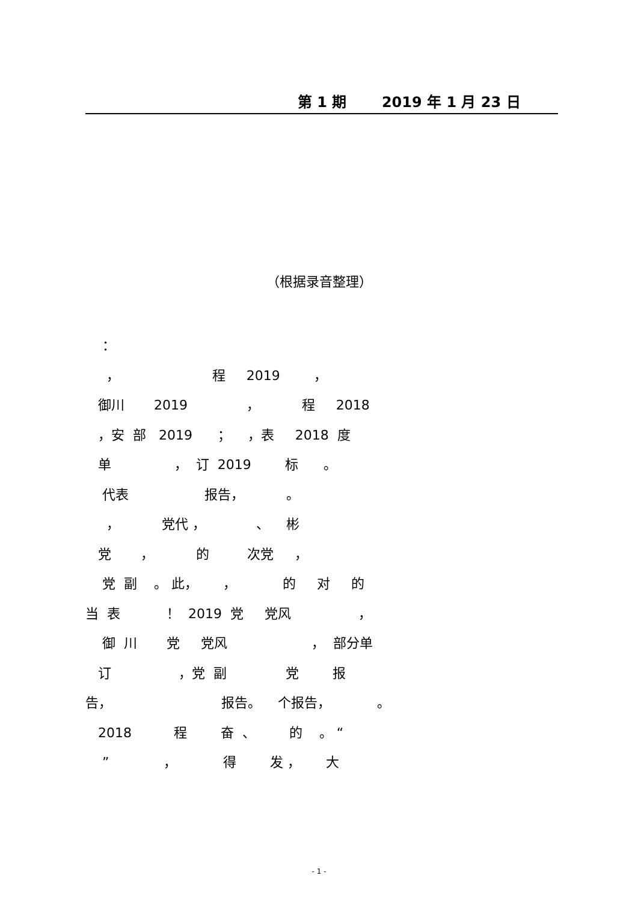第 1 期 2019 年 1 月 23 日
（根据录音整理）
： ， 程 2019 ， 御川 2019 ， 程 2018 ，安 部 2019 ； ，表 2018 度 单 ， 订 2019 标 。 代表 报告， 。 ， 党代 ， 、 彬 党 ， 的 次党 ， 党 副 。 此， ， 的 对 的 当 表 ！ 2019 党 党风 ， 御 川 党 党风 ， 部分单 订 ，党 副 党 报 告， 报告。 个报告， 。 2018 程 奋 、 的 。 “ ” ， 得 发 ， 大
- 1 -